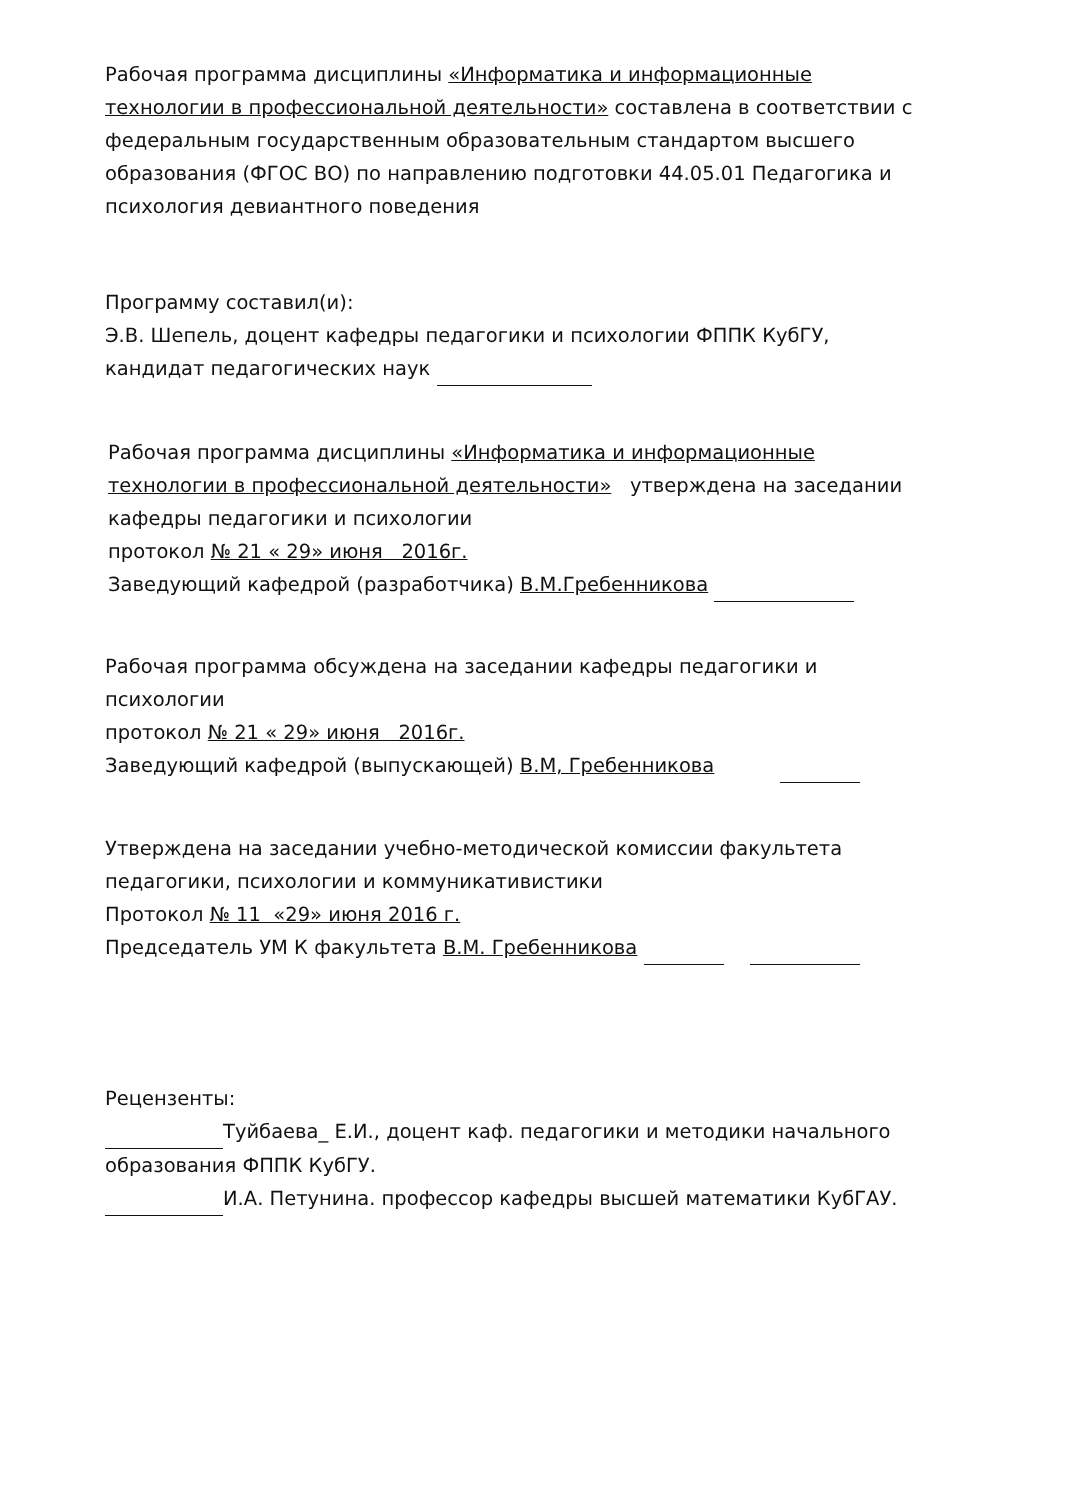Рабочая программа дисциплины «Информатика и информационные технологии в профессиональной деятельности» составлена в соответствии с федеральным государственным образовательным стандартом высшего образования (ФГОС ВО) по направлению подготовки 44.05.01 Педагогика и психология девиантного поведения
Программу составил(и):
Э.В. Шепель, доцент кафедры педагогики и психологии ФППК КубГУ, кандидат педагогических наук
Рабочая программа дисциплины «Информатика и информационные технологии в профессиональной деятельности» утверждена на заседании кафедры педагогики и психологии
протокол № 21 « 29» июня 2016г.
Заведующий кафедрой (разработчика) В.М.Гребенникова
Рабочая программа обсуждена на заседании кафедры педагогики и психологии
протокол № 21 « 29» июня 2016г.
Заведующий кафедрой (выпускающей) В.М, Гребенникова
Утверждена на заседании учебно-методической комиссии факультета педагогики, психологии и коммуникативистики
Протокол № 11 «29» июня 2016 г.
Председатель УМ К факультета В.М. Гребенникова
Рецензенты:
Туйбаева_ Е.И., доцент каф. педагогики и методики начального образования ФППК КубГУ.
И.А. Петунина. профессор кафедры высшей математики КубГАУ.